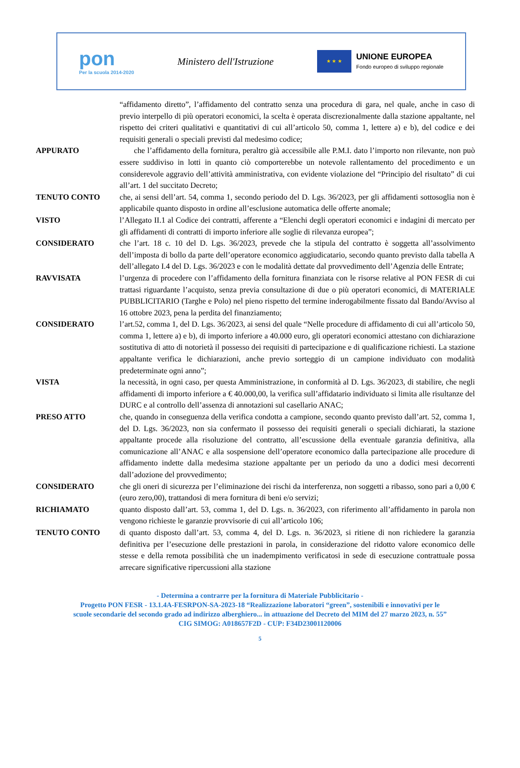pon
Per la scuola 2014-2020
Ministero dell'Istruzione
★ ★ ★
UNIONE EUROPEA
Fondo europeo di sviluppo regionale
“affidamento diretto”, l’affidamento del contratto senza una procedura di gara, nel quale, anche in caso di previo interpello di più operatori economici, la scelta è operata discrezionalmente dalla stazione appaltante, nel rispetto dei criteri qualitativi e quantitativi di cui all’articolo 50, comma 1, lettere a) e b), del codice e dei requisiti generali o speciali previsti dal medesimo codice;
APPURATO che l’affidamento della fornitura, peraltro già accessibile alle P.M.I. dato l’importo non rilevante, non può essere suddiviso in lotti in quanto ciò comporterebbe un notevole rallentamento del procedimento e un considerevole aggravio dell’attività amministrativa, con evidente violazione del “Principio del risultato” di cui all’art. 1 del succitato Decreto;
TENUTO CONTO che, ai sensi dell’art. 54, comma 1, secondo periodo del D. Lgs. 36/2023, per gli affidamenti sottosoglia non è applicabile quanto disposto in ordine all’esclusione automatica delle offerte anomale;
VISTO l’Allegato II.1 al Codice dei contratti, afferente a “Elenchi degli operatori economici e indagini di mercato per gli affidamenti di contratti di importo inferiore alle soglie di rilevanza europea”;
CONSIDERATO che l’art. 18 c. 10 del D. Lgs. 36/2023, prevede che la stipula del contratto è soggetta all’assolvimento dell’imposta di bollo da parte dell’operatore economico aggiudicatario, secondo quanto previsto dalla tabella A dell’allegato I.4 del D. Lgs. 36/2023 e con le modalità dettate dal provvedimento dell’Agenzia delle Entrate;
RAVVISATA l’urgenza di procedere con l’affidamento della fornitura finanziata con le risorse relative al PON FESR di cui trattasi riguardante l’acquisto, senza previa consultazione di due o più operatori economici, di MATERIALE PUBBLICITARIO (Targhe e Polo) nel pieno rispetto del termine inderogabilmente fissato dal Bando/Avviso al 16 ottobre 2023, pena la perdita del finanziamento;
CONSIDERATO l’art.52, comma 1, del D. Lgs. 36/2023, ai sensi del quale “Nelle procedure di affidamento di cui all’articolo 50, comma 1, lettere a) e b), di importo inferiore a 40.000 euro, gli operatori economici attestano con dichiarazione sostitutiva di atto di notorietà il possesso dei requisiti di partecipazione e di qualificazione richiesti. La stazione appaltante verifica le dichiarazioni, anche previo sorteggio di un campione individuato con modalità predeterminate ogni anno”;
VISTA la necessità, in ogni caso, per questa Amministrazione, in conformità al D. Lgs. 36/2023, di stabilire, che negli affidamenti di importo inferiore a € 40.000,00, la verifica sull’affidatario individuato si limita alle risultanze del DURC e al controllo dell’assenza di annotazioni sul casellario ANAC;
PRESO ATTO che, quando in conseguenza della verifica condotta a campione, secondo quanto previsto dall’art. 52, comma 1, del D. Lgs. 36/2023, non sia confermato il possesso dei requisiti generali o speciali dichiarati, la stazione appaltante procede alla risoluzione del contratto, all’escussione della eventuale garanzia definitiva, alla comunicazione all’ANAC e alla sospensione dell’operatore economico dalla partecipazione alle procedure di affidamento indette dalla medesima stazione appaltante per un periodo da uno a dodici mesi decorrenti dall’adozione del provvedimento;
CONSIDERATO che gli oneri di sicurezza per l’eliminazione dei rischi da interferenza, non soggetti a ribasso, sono pari a 0,00 € (euro zero,00), trattandosi di mera fornitura di beni e/o servizi;
RICHIAMATO quanto disposto dall’art. 53, comma 1, del D. Lgs. n. 36/2023, con riferimento all’affidamento in parola non vengono richieste le garanzie provvisorie di cui all’articolo 106;
TENUTO CONTO di quanto disposto dall’art. 53, comma 4, del D. Lgs. n. 36/2023, si ritiene di non richiedere la garanzia definitiva per l’esecuzione delle prestazioni in parola, in considerazione del ridotto valore economico delle stesse e della remota possibilità che un inadempimento verificatosi in sede di esecuzione contrattuale possa arrecare significative ripercussioni alla stazione
- Determina a contrarre per la fornitura di Materiale Pubblicitario -
Progetto PON FESR - 13.1.4A-FESRPON-SA-2023-18 “Realizzazione laboratori “green”, sostenibili e innovativi per le
scuole secondarie del secondo grado ad indirizzo alberghiero... in attuazione del Decreto del MIM del 27 marzo 2023, n. 55”
CIG SIMOG: A018657F2D - CUP: F34D23001120006
5